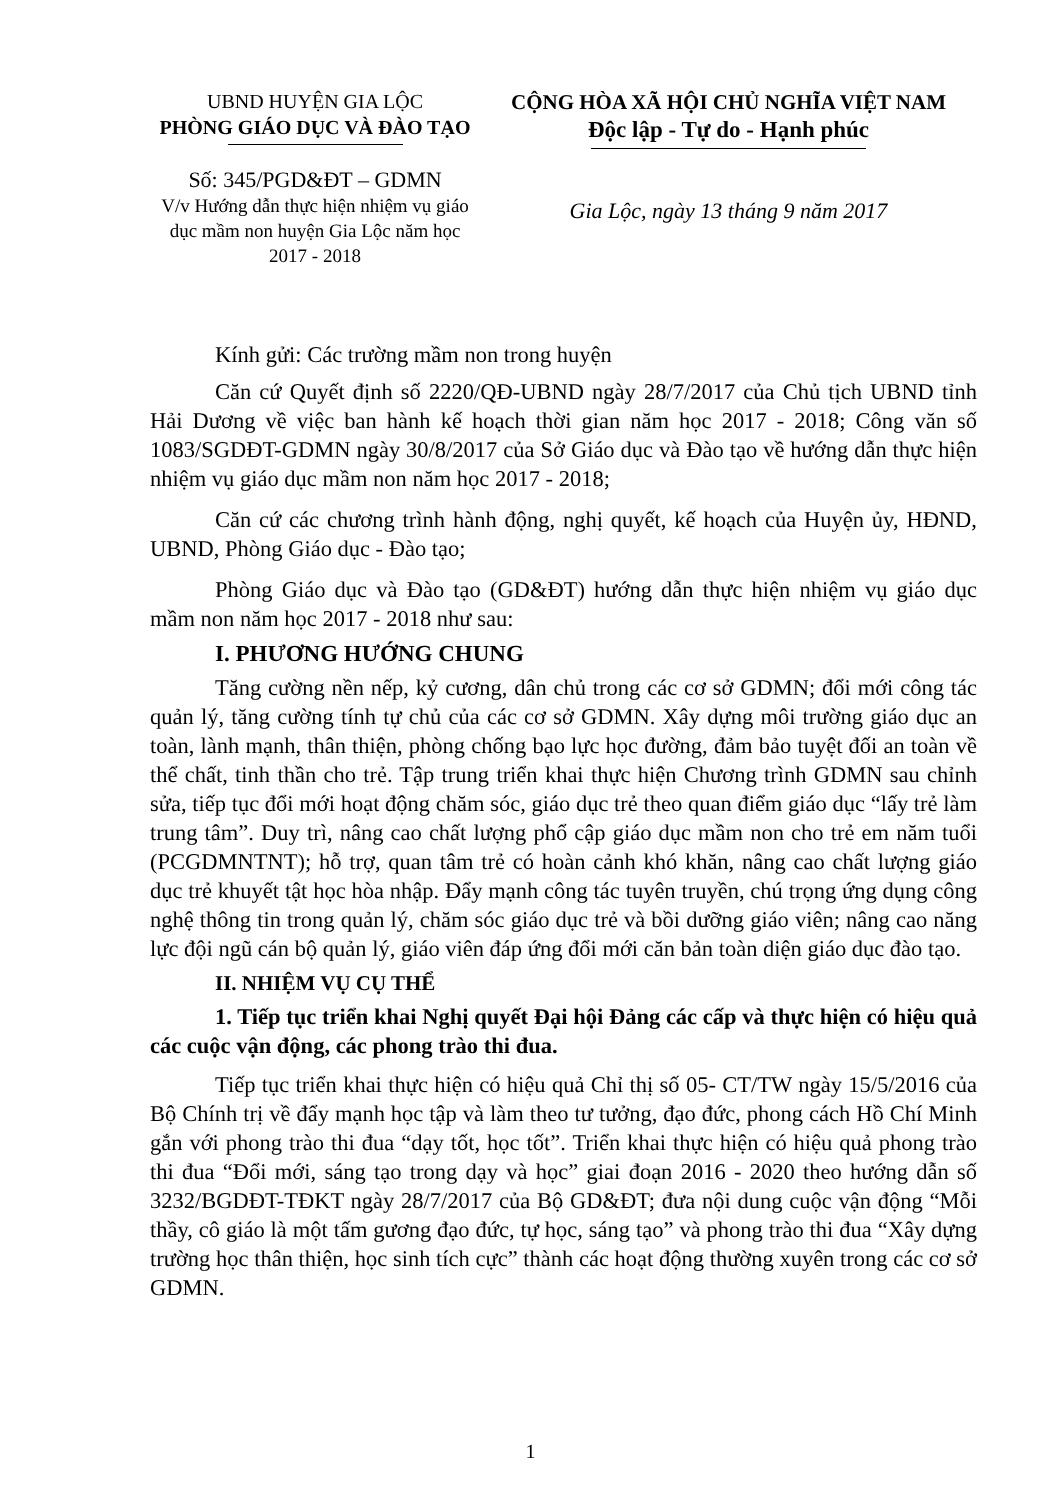UBND HUYỆN GIA LỘC
PHÒNG GIÁO DỤC VÀ ĐÀO TẠO
Số: 345/PGD&ĐT – GDMN
V/v Hướng dẫn thực hiện nhiệm vụ giáo dục mầm non huyện Gia Lộc năm học 2017 - 2018
CỘNG HÒA XÃ HỘI CHỦ NGHĨA VIỆT NAM
Độc lập - Tự do - Hạnh phúc
Gia Lộc, ngày 13 tháng 9 năm 2017
Kính gửi: Các trường mầm non trong huyện
Căn cứ Quyết định số 2220/QĐ-UBND ngày 28/7/2017 của Chủ tịch UBND tỉnh Hải Dương về việc ban hành kế hoạch thời gian năm học 2017 - 2018; Công văn số 1083/SGDĐT-GDMN ngày 30/8/2017 của Sở Giáo dục và Đào tạo về hướng dẫn thực hiện nhiệm vụ giáo dục mầm non năm học 2017 - 2018;
Căn cứ các chương trình hành động, nghị quyết, kế hoạch của Huyện ủy, HĐND, UBND, Phòng Giáo dục - Đào tạo;
Phòng Giáo dục và Đào tạo (GD&ĐT) hướng dẫn thực hiện nhiệm vụ giáo dục mầm non năm học 2017 - 2018 như sau:
I. PHƯƠNG HƯỚNG CHUNG
Tăng cường nền nếp, kỷ cương, dân chủ trong các cơ sở GDMN; đổi mới công tác quản lý, tăng cường tính tự chủ của các cơ sở GDMN. Xây dựng môi trường giáo dục an toàn, lành mạnh, thân thiện, phòng chống bạo lực học đường, đảm bảo tuyệt đối an toàn về thể chất, tinh thần cho trẻ. Tập trung triển khai thực hiện Chương trình GDMN sau chỉnh sửa, tiếp tục đổi mới hoạt động chăm sóc, giáo dục trẻ theo quan điểm giáo dục “lấy trẻ làm trung tâm”. Duy trì, nâng cao chất lượng phổ cập giáo dục mầm non cho trẻ em năm tuổi (PCGDMNTNT); hỗ trợ, quan tâm trẻ có hoàn cảnh khó khăn, nâng cao chất lượng giáo dục trẻ khuyết tật học hòa nhập. Đẩy mạnh công tác tuyên truyền, chú trọng ứng dụng công nghệ thông tin trong quản lý, chăm sóc giáo dục trẻ và bồi dưỡng giáo viên; nâng cao năng lực đội ngũ cán bộ quản lý, giáo viên đáp ứng đổi mới căn bản toàn diện giáo dục đào tạo.
II. NHIỆM VỤ CỤ THỂ
1. Tiếp tục triển khai Nghị quyết Đại hội Đảng các cấp và thực hiện có hiệu quả các cuộc vận động, các phong trào thi đua.
Tiếp tục triển khai thực hiện có hiệu quả Chỉ thị số 05- CT/TW ngày 15/5/2016 của Bộ Chính trị về đẩy mạnh học tập và làm theo tư tưởng, đạo đức, phong cách Hồ Chí Minh gắn với phong trào thi đua “dạy tốt, học tốt”. Triển khai thực hiện có hiệu quả phong trào thi đua “Đổi mới, sáng tạo trong dạy và học” giai đoạn 2016 - 2020 theo hướng dẫn số 3232/BGDĐT-TĐKT ngày 28/7/2017 của Bộ GD&ĐT; đưa nội dung cuộc vận động “Mỗi thầy, cô giáo là một tấm gương đạo đức, tự học, sáng tạo” và phong trào thi đua “Xây dựng trường học thân thiện, học sinh tích cực” thành các hoạt động thường xuyên trong các cơ sở GDMN.
1